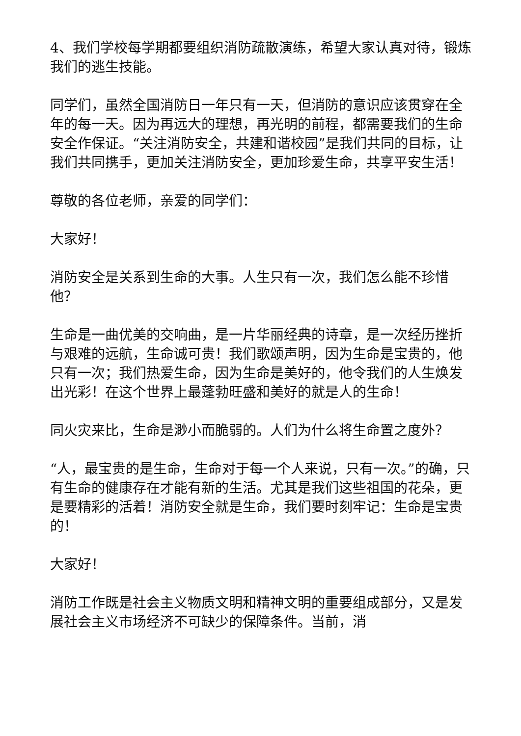4、我们学校每学期都要组织消防疏散演练，希望大家认真对待，锻炼我们的逃生技能。
同学们，虽然全国消防日一年只有一天，但消防的意识应该贯穿在全年的每一天。因为再远大的理想，再光明的前程，都需要我们的生命安全作保证。“关注消防安全，共建和谐校园”是我们共同的目标，让我们共同携手，更加关注消防安全，更加珍爱生命，共享平安生活！
尊敬的各位老师，亲爱的同学们：
大家好！
消防安全是关系到生命的大事。人生只有一次，我们怎么能不珍惜他？
生命是一曲优美的交响曲，是一片华丽经典的诗章，是一次经历挫折与艰难的远航，生命诚可贵！我们歌颂声明，因为生命是宝贵的，他只有一次；我们热爱生命，因为生命是美好的，他令我们的人生焕发出光彩！在这个世界上最蓬勃旺盛和美好的就是人的生命！
同火灾来比，生命是渺小而脆弱的。人们为什么将生命置之度外？
“人，最宝贵的是生命，生命对于每一个人来说，只有一次。”的确，只有生命的健康存在才能有新的生活。尤其是我们这些祖国的花朵，更是要精彩的活着！消防安全就是生命，我们要时刻牢记：生命是宝贵的！
大家好！
消防工作既是社会主义物质文明和精神文明的重要组成部分，又是发展社会主义市场经济不可缺少的保障条件。当前，消